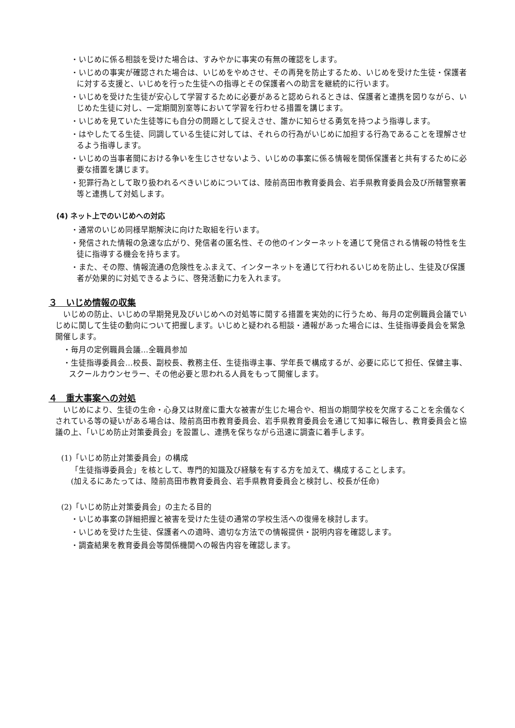・いじめに係る相談を受けた場合は、すみやかに事実の有無の確認をします。
・いじめの事実が確認された場合は、いじめをやめさせ、その再発を防止するため、いじめを受けた生徒・保護者に対する支援と、いじめを行った生徒への指導とその保護者への助言を継続的に行います。
・いじめを受けた生徒が安心して学習するために必要があると認められるときは、保護者と連携を図りながら、いじめた生徒に対し、一定期間別室等において学習を行わせる措置を講じます。
・いじめを見ていた生徒等にも自分の問題として捉えさせ、誰かに知らせる勇気を持つよう指導します。
・はやしたてる生徒、同調している生徒に対しては、それらの行為がいじめに加担する行為であることを理解させるよう指導します。
・いじめの当事者間における争いを生じさせないよう、いじめの事案に係る情報を関係保護者と共有するために必要な措置を講じます。
・犯罪行為として取り扱われるべきいじめについては、陸前高田市教育委員会、岩手県教育委員会及び所轄警察署等と連携して対処します。
(4) ネット上でのいじめへの対応
・通常のいじめ同様早期解決に向けた取組を行います。
・発信された情報の急速な広がり、発信者の匿名性、その他のインターネットを通じて発信される情報の特性を生徒に指導する機会を持ちます。
・また、その際、情報流通の危険性をふまえて、インターネットを通じて行われるいじめを防止し、生徒及び保護者が効果的に対処できるように、啓発活動に力を入れます。
３　いじめ情報の収集
いじめの防止、いじめの早期発見及びいじめへの対処等に関する措置を実効的に行うため、毎月の定例職員会議でいじめに関して生徒の動向について把握します。いじめと疑われる相談・通報があった場合には、生徒指導委員会を緊急開催します。
・毎月の定例職員会議…全職員参加
・生徒指導委員会…校長、副校長、教務主任、生徒指導主事、学年長で構成するが、必要に応じて担任、保健主事、スクールカウンセラー、その他必要と思われる人員をもって開催します。
４　重大事案への対処
いじめにより、生徒の生命・心身又は財産に重大な被害が生じた場合や、相当の期間学校を欠席することを余儀なくされている等の疑いがある場合は、陸前高田市教育委員会、岩手県教育委員会を通じて知事に報告し、教育委員会と協議の上、「いじめ防止対策委員会」を設置し、連携を保ちながら迅速に調査に着手します。
(1)「いじめ防止対策委員会」の構成
「生徒指導委員会」を核として、専門的知識及び経験を有する方を加えて、構成することします。
(加えるにあたっては、陸前高田市教育委員会、岩手県教育委員会と検討し、校長が任命)
(2)「いじめ防止対策委員会」の主たる目的
・いじめ事案の詳細把握と被害を受けた生徒の通常の学校生活への復帰を検討します。
・いじめを受けた生徒、保護者への適時、適切な方法での情報提供・説明内容を確認します。
・調査結果を教育委員会等関係機関への報告内容を確認します。